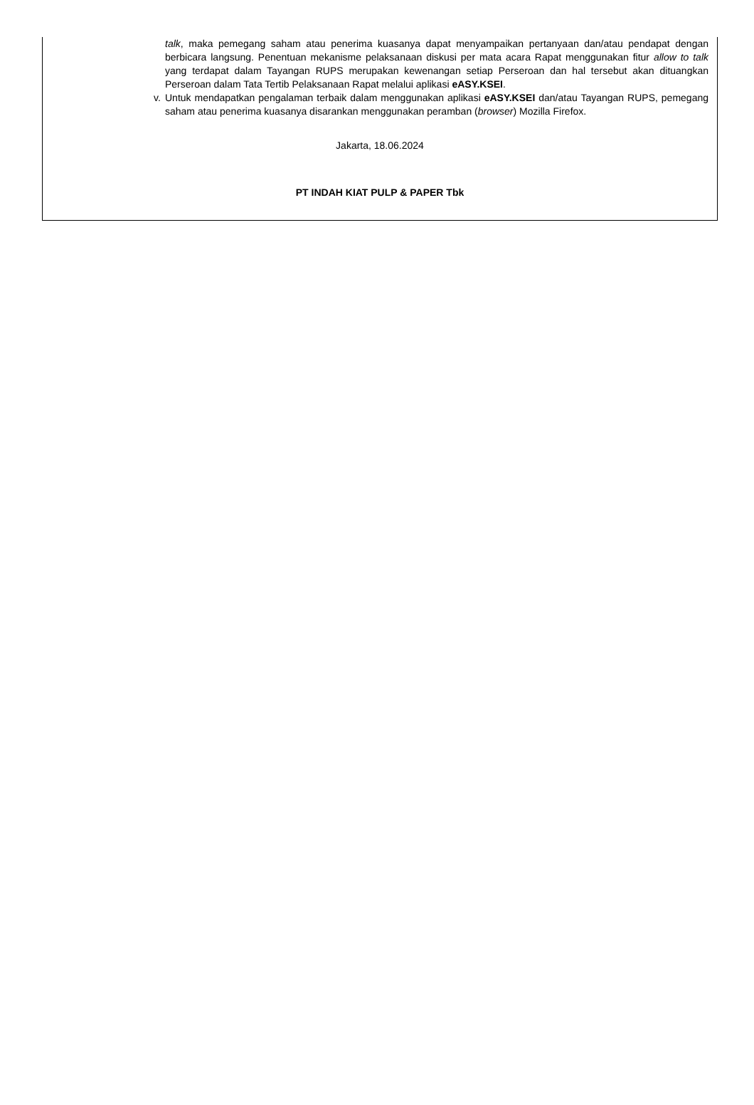talk, maka pemegang saham atau penerima kuasanya dapat menyampaikan pertanyaan dan/atau pendapat dengan berbicara langsung. Penentuan mekanisme pelaksanaan diskusi per mata acara Rapat menggunakan fitur allow to talk yang terdapat dalam Tayangan RUPS merupakan kewenangan setiap Perseroan dan hal tersebut akan dituangkan Perseroan dalam Tata Tertib Pelaksanaan Rapat melalui aplikasi eASY.KSEI.
v.
Untuk mendapatkan pengalaman terbaik dalam menggunakan aplikasi eASY.KSEI dan/atau Tayangan RUPS, pemegang saham atau penerima kuasanya disarankan menggunakan peramban (browser) Mozilla Firefox.
Jakarta, 18.06.2024
PT INDAH KIAT PULP & PAPER Tbk